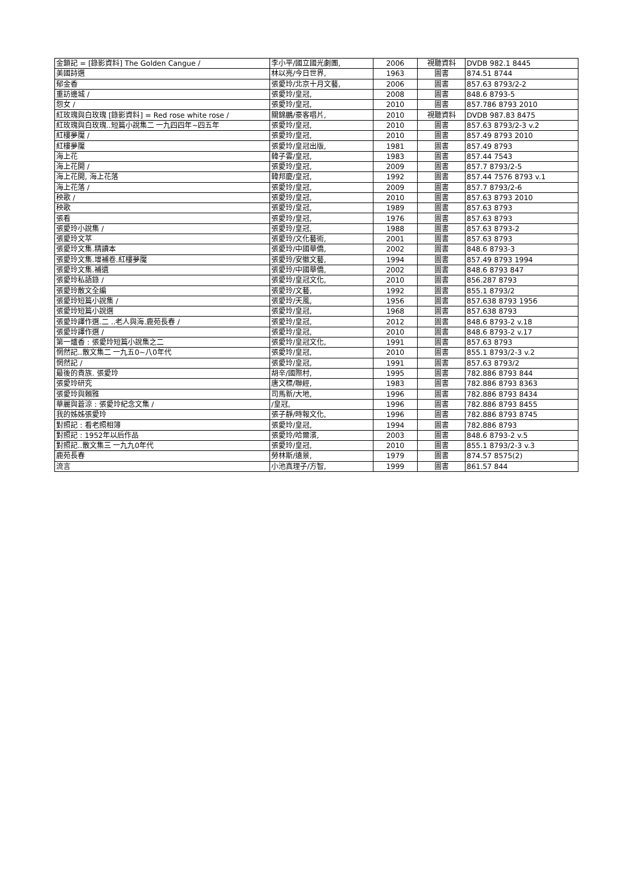| 金鎖記 = [錄影資料] The Golden Cangue / | 李小平/國立國光劇團, | 2006 | 視聽資料 | DVDB 982.1 8445 |
| 美國詩選 | 林以亮/今日世界, | 1963 | 圖書 | 874.51 8744 |
| 郁金香 | 張愛玲/北京十月文藝, | 2006 | 圖書 | 857.63 8793/2-2 |
| 重訪邊城 / | 張愛玲/皇冠, | 2008 | 圖書 | 848.6 8793-5 |
| 怨女 / | 張愛玲/皇冠, | 2010 | 圖書 | 857.786 8793 2010 |
| 紅玫瑰與白玫瑰 [錄影資料] = Red rose white rose / | 關錦鵬/豪客唱片, | 2010 | 視聽資料 | DVDB 987.83 8475 |
| 紅玫瑰與白玫瑰..短篇小說集二 一九四四年~四五年 | 張愛玲/皇冠, | 2010 | 圖書 | 857.63 8793/2-3 v.2 |
| 紅樓夢魘 / | 張愛玲/皇冠, | 2010 | 圖書 | 857.49 8793 2010 |
| 紅樓夢魘 | 張愛玲/皇冠出版, | 1981 | 圖書 | 857.49 8793 |
| 海上花 | 韓子雲/皇冠, | 1983 | 圖書 | 857.44 7543 |
| 海上花開 / | 張愛玲/皇冠, | 2009 | 圖書 | 857.7 8793/2-5 |
| 海上花開, 海上花落 | 韓邦慶/皇冠, | 1992 | 圖書 | 857.44 7576 8793 v.1 |
| 海上花落 / | 張愛玲/皇冠, | 2009 | 圖書 | 857.7 8793/2-6 |
| 秧歌 / | 張愛玲/皇冠, | 2010 | 圖書 | 857.63 8793 2010 |
| 秧歌 | 張愛玲/皇冠, | 1989 | 圖書 | 857.63 8793 |
| 張看 | 張愛玲/皇冠, | 1976 | 圖書 | 857.63 8793 |
| 張愛玲小說集 / | 張愛玲/皇冠, | 1988 | 圖書 | 857.63 8793-2 |
| 張愛玲文萃 | 張愛玲/文化藝術, | 2001 | 圖書 | 857.63 8793 |
| 張愛玲文集.精讀本 | 張愛玲/中國華僑, | 2002 | 圖書 | 848.6 8793-3 |
| 張愛玲文集.增補卷.紅樓夢魘 | 張愛玲/安徽文藝, | 1994 | 圖書 | 857.49 8793 1994 |
| 張愛玲文集.補遺 | 張愛玲/中國華僑, | 2002 | 圖書 | 848.6 8793 847 |
| 張愛玲私語錄 / | 張愛玲/皇冠文化, | 2010 | 圖書 | 856.287 8793 |
| 張愛玲散文全編 | 張愛玲/文藝, | 1992 | 圖書 | 855.1 8793/2 |
| 張愛玲短篇小說集 / | 張愛玲/天風, | 1956 | 圖書 | 857.638 8793 1956 |
| 張愛玲短篇小說選 | 張愛玲/皇冠, | 1968 | 圖書 | 857.638 8793 |
| 張愛玲譯作選.二 ..老人與海.鹿苑長春 / | 張愛玲/皇冠, | 2012 | 圖書 | 848.6 8793-2 v.18 |
| 張愛玲譯作選 / | 張愛玲/皇冠, | 2010 | 圖書 | 848.6 8793-2 v.17 |
| 第一爐香 : 張愛玲短篇小說集之二 | 張愛玲/皇冠文化, | 1991 | 圖書 | 857.63 8793 |
| 惘然記..散文集二 一九五0~八0年代 | 張愛玲/皇冠, | 2010 | 圖書 | 855.1 8793/2-3 v.2 |
| 惘然記 / | 張愛玲/皇冠, | 1991 | 圖書 | 857.63 8793/2 |
| 最後的貴族. 張愛玲 | 胡辛/國際村, | 1995 | 圖書 | 782.886 8793 844 |
| 張愛玲研究 | 唐文標/聯經, | 1983 | 圖書 | 782.886 8793 8363 |
| 張愛玲與賴雅 | 司馬新/大地, | 1996 | 圖書 | 782.886 8793 8434 |
| 華麗與蒼涼 : 張愛玲紀念文集 / | /皇冠, | 1996 | 圖書 | 782.886 8793 8455 |
| 我的姊姊張愛玲 | 張子靜/時報文化, | 1996 | 圖書 | 782.886 8793 8745 |
| 對照記 : 看老照相簿 | 張愛玲/皇冠, | 1994 | 圖書 | 782.886 8793 |
| 對照記 : 1952年以后作品 | 張愛玲/哈爾濱, | 2003 | 圖書 | 848.6 8793-2 v.5 |
| 對照記..散文集三 一九九0年代 | 張愛玲/皇冠, | 2010 | 圖書 | 855.1 8793/2-3 v.3 |
| 鹿苑長春 | 勞林斯/遠景, | 1979 | 圖書 | 874.57 8575(2) |
| 流言 | 小池真理子/方智, | 1999 | 圖書 | 861.57 844 |